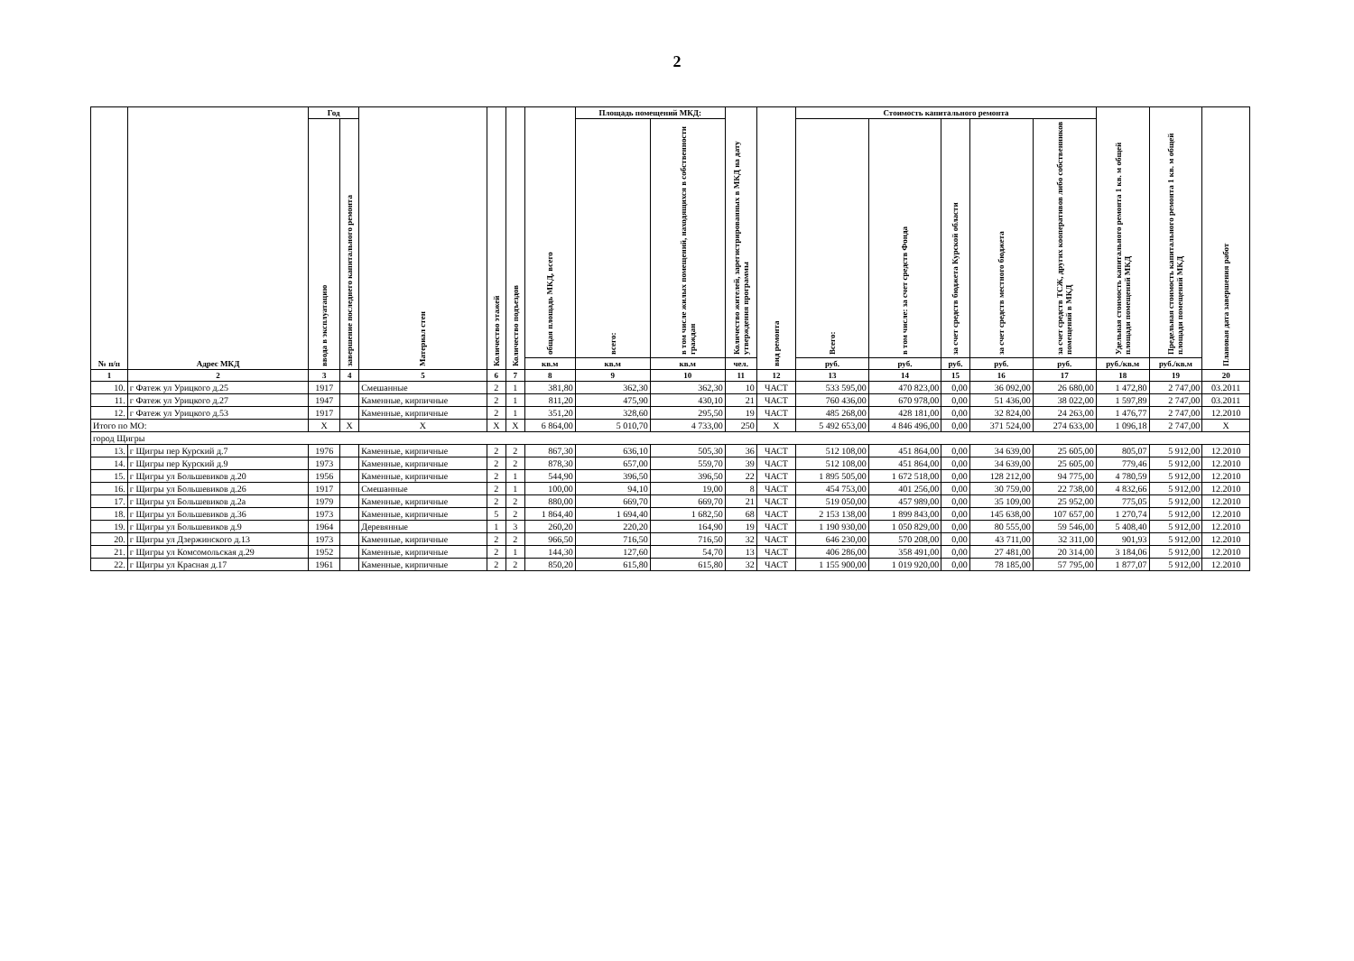2
| № п/п | Адрес МКД | Год | | Материал стен | Количество этажей | Количество подъездов | общая площадь МКД, всего | Площадь помещений МКД: | | Количество жителей, зарегистрированных в МКД на дату утверждения программы | вид ремонта | Стоимость капитального ремонта | | | | | Удельная стоимость капитального ремонта 1 кв. м общей площади помещений МКД | Предельная стоимость капитального ремонта 1 кв. м общей площади помещений МКД | Плановая дата завершения работ |
| --- | --- | --- | --- | --- | --- | --- | --- | --- | --- | --- | --- | --- | --- | --- | --- | --- | --- | --- | --- |
| | | ввода в эксплуатацию | завершение последнего капитального ремонта | | | | | всего: | в том числе жилых помещений, находящихся в собственности граждан | | | Всего: | в том числе: за счет средств Фонда | за счет средств бюджета Курской области | за счет средств местного бюджета | за счет средств ТСЖ, других кооперативов либо собственников помещений в МКД | | | |
| | | | | | | | кв.м | кв.м | кв.м | чел. | | руб. | руб. | руб. | руб. | руб. | руб./кв.м | руб./кв.м | |
| 1 | 2 | 3 | 4 | 5 | 6 | 7 | 8 | 9 | 10 | 11 | 12 | 13 | 14 | 15 | 16 | 17 | 18 | 19 | 20 |
| 10. | г Фатеж ул Урицкого д.25 | 1917 | | Смешанные | 2 | 1 | 381,80 | 362,30 | 362,30 | 10 | ЧАСТ | 533 595,00 | 470 823,00 | 0,00 | 36 092,00 | 26 680,00 | 1 472,80 | 2 747,00 | 03.2011 |
| 11. | г Фатеж ул Урицкого д.27 | 1947 | | Каменные, кирпичные | 2 | 1 | 811,20 | 475,90 | 430,10 | 21 | ЧАСТ | 760 436,00 | 670 978,00 | 0,00 | 51 436,00 | 38 022,00 | 1 597,89 | 2 747,00 | 03.2011 |
| 12. | г Фатеж ул Урицкого д.53 | 1917 | | Каменные, кирпичные | 2 | 1 | 351,20 | 328,60 | 295,50 | 19 | ЧАСТ | 485 268,00 | 428 181,00 | 0,00 | 32 824,00 | 24 263,00 | 1 476,77 | 2 747,00 | 12.2010 |
| Итого по МО: | | X | X | X | X | X | 6 864,00 | 5 010,70 | 4 733,00 | 250 | X | 5 492 653,00 | 4 846 496,00 | 0,00 | 371 524,00 | 274 633,00 | 1 096,18 | 2 747,00 | X |
| город Щигры | | | | | | | | | | | | | | | | | | | |
| 13. | г Щигры пер Курский д.7 | 1976 | | Каменные, кирпичные | 2 | 2 | 867,30 | 636,10 | 505,30 | 36 | ЧАСТ | 512 108,00 | 451 864,00 | 0,00 | 34 639,00 | 25 605,00 | 805,07 | 5 912,00 | 12.2010 |
| 14. | г Щигры пер Курский д.9 | 1973 | | Каменные, кирпичные | 2 | 2 | 878,30 | 657,00 | 559,70 | 39 | ЧАСТ | 512 108,00 | 451 864,00 | 0,00 | 34 639,00 | 25 605,00 | 779,46 | 5 912,00 | 12.2010 |
| 15. | г Щигры ул Большевиков д.20 | 1956 | | Каменные, кирпичные | 2 | 1 | 544,90 | 396,50 | 396,50 | 22 | ЧАСТ | 1 895 505,00 | 1 672 518,00 | 0,00 | 128 212,00 | 94 775,00 | 4 780,59 | 5 912,00 | 12.2010 |
| 16. | г Щигры ул Большевиков д.26 | 1917 | | Смешанные | 2 | 1 | 100,00 | 94,10 | 19,00 | 8 | ЧАСТ | 454 753,00 | 401 256,00 | 0,00 | 30 759,00 | 22 738,00 | 4 832,66 | 5 912,00 | 12.2010 |
| 17. | г Щигры ул Большевиков д.2а | 1979 | | Каменные, кирпичные | 2 | 2 | 880,00 | 669,70 | 669,70 | 21 | ЧАСТ | 519 050,00 | 457 989,00 | 0,00 | 35 109,00 | 25 952,00 | 775,05 | 5 912,00 | 12.2010 |
| 18. | г Щигры ул Большевиков д.36 | 1973 | | Каменные, кирпичные | 5 | 2 | 1 864,40 | 1 694,40 | 1 682,50 | 68 | ЧАСТ | 2 153 138,00 | 1 899 843,00 | 0,00 | 145 638,00 | 107 657,00 | 1 270,74 | 5 912,00 | 12.2010 |
| 19. | г Щигры ул Большевиков д.9 | 1964 | | Деревянные | 1 | 3 | 260,20 | 220,20 | 164,90 | 19 | ЧАСТ | 1 190 930,00 | 1 050 829,00 | 0,00 | 80 555,00 | 59 546,00 | 5 408,40 | 5 912,00 | 12.2010 |
| 20. | г Щигры ул Дзержинского д.13 | 1973 | | Каменные, кирпичные | 2 | 2 | 966,50 | 716,50 | 716,50 | 32 | ЧАСТ | 646 230,00 | 570 208,00 | 0,00 | 43 711,00 | 32 311,00 | 901,93 | 5 912,00 | 12.2010 |
| 21. | г Щигры ул Комсомольская д.29 | 1952 | | Каменные, кирпичные | 2 | 1 | 144,30 | 127,60 | 54,70 | 13 | ЧАСТ | 406 286,00 | 358 491,00 | 0,00 | 27 481,00 | 20 314,00 | 3 184,06 | 5 912,00 | 12.2010 |
| 22. | г Щигры ул Красная д.17 | 1961 | | Каменные, кирпичные | 2 | 2 | 850,20 | 615,80 | 615,80 | 32 | ЧАСТ | 1 155 900,00 | 1 019 920,00 | 0,00 | 78 185,00 | 57 795,00 | 1 877,07 | 5 912,00 | 12.2010 |